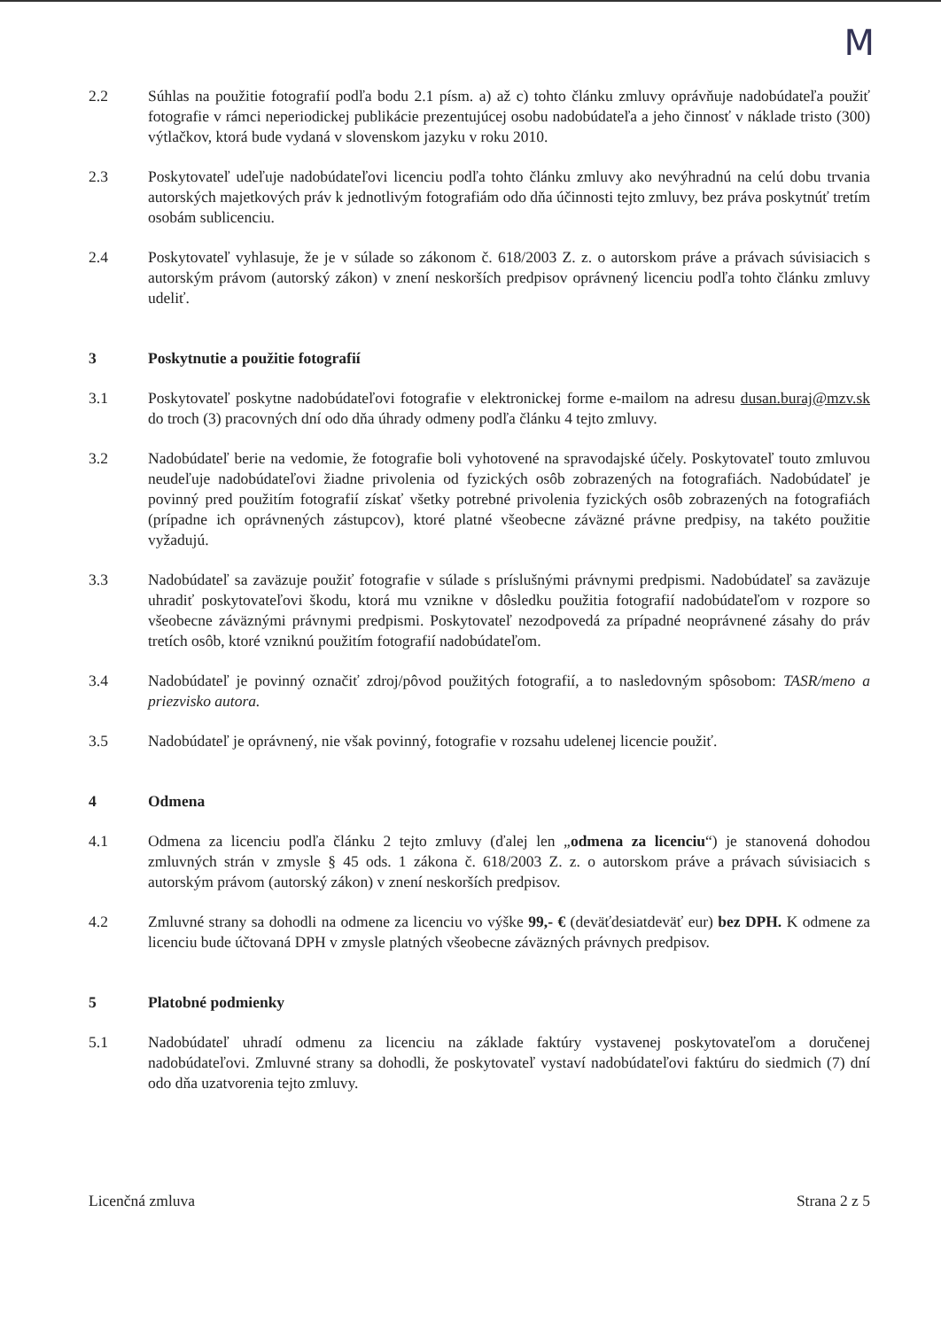M
2.2 Súhlas na použitie fotografií podľa bodu 2.1 písm. a) až c) tohto článku zmluvy oprávňuje nadobúdateľa použiť fotografie v rámci neperiodickej publikácie prezentujúcej osobu nadobúdateľa a jeho činnosť v náklade tristo (300) výtlačkov, ktorá bude vydaná v slovenskom jazyku v roku 2010.
2.3 Poskytovateľ udeľuje nadobúdateľovi licenciu podľa tohto článku zmluvy ako nevýhradnú na celú dobu trvania autorských majetkových práv k jednotlivým fotografiám odo dňa účinnosti tejto zmluvy, bez práva poskytnúť tretím osobám sublicenciu.
2.4 Poskytovateľ vyhlasuje, že je v súlade so zákonom č. 618/2003 Z. z. o autorskom práve a právach súvisiacich s autorským právom (autorský zákon) v znení neskorších predpisov oprávnený licenciu podľa tohto článku zmluvy udeliť.
3 Poskytnutie a použitie fotografií
3.1 Poskytovateľ poskytne nadobúdateľovi fotografie v elektronickej forme e-mailom na adresu dusan.buraj@mzv.sk do troch (3) pracovných dní odo dňa úhrady odmeny podľa článku 4 tejto zmluvy.
3.2 Nadobúdateľ berie na vedomie, že fotografie boli vyhotovené na spravodajské účely. Poskytovateľ touto zmluvou neudeľuje nadobúdateľovi žiadne privolenia od fyzických osôb zobrazených na fotografiách. Nadobúdateľ je povinný pred použitím fotografií získať všetky potrebné privolenia fyzických osôb zobrazených na fotografiách (prípadne ich oprávnených zástupcov), ktoré platné všeobecne záväzné právne predpisy, na takéto použitie vyžadujú.
3.3 Nadobúdateľ sa zaväzuje použiť fotografie v súlade s príslušnými právnymi predpismi. Nadobúdateľ sa zaväzuje uhradiť poskytovateľovi škodu, ktorá mu vznikne v dôsledku použitia fotografií nadobúdateľom v rozpore so všeobecne záväznými právnymi predpismi. Poskytovateľ nezodpovedá za prípadné neoprávnené zásahy do práv tretích osôb, ktoré vzniknú použitím fotografií nadobúdateľom.
3.4 Nadobúdateľ je povinný označiť zdroj/pôvod použitých fotografií, a to nasledovným spôsobom: TASR/meno a priezvisko autora.
3.5 Nadobúdateľ je oprávnený, nie však povinný, fotografie v rozsahu udelenej licencie použiť.
4 Odmena
4.1 Odmena za licenciu podľa článku 2 tejto zmluvy (ďalej len „odmena za licenciu“) je stanovená dohodou zmluvných strán v zmysle § 45 ods. 1 zákona č. 618/2003 Z. z. o autorskom práve a právach súvisiacich s autorským právom (autorský zákon) v znení neskorších predpisov.
4.2 Zmluvné strany sa dohodli na odmene za licenciu vo výške 99,- € (deväťdesiatdeväť eur) bez DPH. K odmene za licenciu bude účtovaná DPH v zmysle platných všeobecne záväzných právnych predpisov.
5 Platobné podmienky
5.1 Nadobúdateľ uhradí odmenu za licenciu na základe faktúry vystavenej poskytovateľom a doručenej nadobúdateľovi. Zmluvné strany sa dohodli, že poskytovateľ vystaví nadobúdateľovi faktúru do siedmich (7) dní odo dňa uzatvorenia tejto zmluvy.
Licenčná zmluva Strana 2 z 5